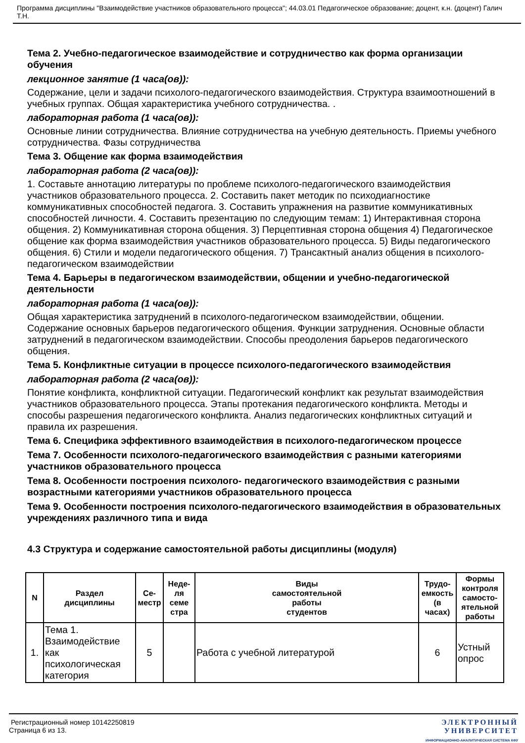Программа дисциплины "Взаимодействие участников образовательного процесса"; 44.03.01 Педагогическое образование; доцент, к.н. (доцент) Галич Т.Н.
Тема 2. Учебно-педагогическое взаимодействие и сотрудничество как форма организации обучения
лекционное занятие (1 часа(ов)):
Содержание, цели и задачи психолого-педагогического взаимодействия. Структура взаимоотношений в учебных группах. Общая характеристика учебного сотрудничества. .
лабораторная работа (1 часа(ов)):
Основные линии сотрудничества. Влияние сотрудничества на учебную деятельность. Приемы учебного сотрудничества. Фазы сотрудничества
Тема 3. Общение как форма взаимодействия
лабораторная работа (2 часа(ов)):
1. Составьте аннотацию литературы по проблеме психолого-педагогического взаимодействия участников образовательного процесса. 2. Составить пакет методик по психодиагностике коммуникативных способностей педагога. 3. Составить упражнения на развитие коммуникативных способностей личности. 4. Составить презентацию по следующим темам: 1) Интерактивная сторона общения. 2) Коммуникативная сторона общения. 3) Перцептивная сторона общения 4) Педагогическое общение как форма взаимодействия участников образовательного процесса. 5) Виды педагогического общения. 6) Стили и модели педагогического общения. 7) Трансактный анализ общения в психолого-педагогическом взаимодействии
Тема 4. Барьеры в педагогическом взаимодействии, общении и учебно-педагогической деятельности
лабораторная работа (1 часа(ов)):
Общая характеристика затруднений в психолого-педагогическом взаимодействии, общении. Содержание основных барьеров педагогического общения. Функции затруднения. Основные области затруднений в педагогическом взаимодействии. Способы преодоления барьеров педагогического общения.
Тема 5. Конфликтные ситуации в процессе психолого-педагогического взаимодействия
лабораторная работа (2 часа(ов)):
Понятие конфликта, конфликтной ситуации. Педагогический конфликт как результат взаимодействия участников образовательного процесса. Этапы протекания педагогического конфликта. Методы и способы разрешения педагогического конфликта. Анализ педагогических конфликтных ситуаций и правила их разрешения.
Тема 6. Специфика эффективного взаимодействия в психолого-педагогическом процессе
Тема 7. Особенности психолого-педагогического взаимодействия с разными категориями участников образовательного процесса
Тема 8. Особенности построения психолого- педагогического взаимодействия с разными возрастными категориями участников образовательного процесса
Тема 9. Особенности построения психолого-педагогического взаимодействия в образовательных учреждениях различного типа и вида
4.3 Структура и содержание самостоятельной работы дисциплины (модуля)
| N | Раздел дисциплины | Се- местр | Неде- ля семе стра | Виды самостоятельной работы студентов | Трудо- емкость (в часах) | Формы контроля самосто- ятельной работы |
| --- | --- | --- | --- | --- | --- | --- |
| 1. | Тема 1. Взаимодействие как психологическая категория | 5 | | Работа с учебной литературой | 6 | Устный опрос |
Регистрационный номер 10142250819
Страница 6 из 13.
ЭЛЕКТРОННЫЙ
УНИВЕРСИТЕТ
ИНФОРМАЦИОННО-АНАЛИТИЧЕСКАЯ СИСТЕМА КФУ